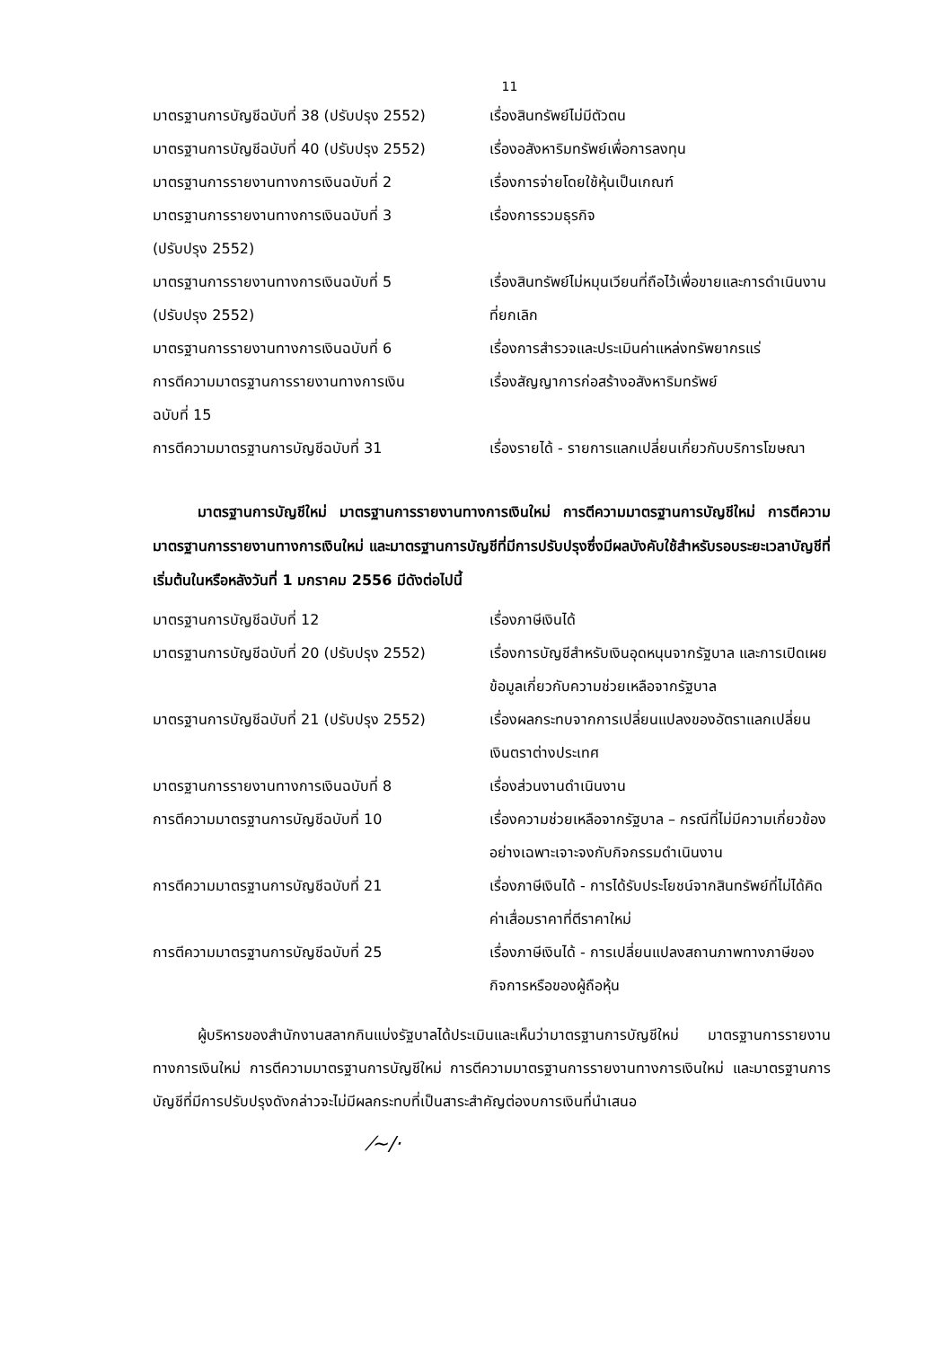11
มาตรฐานการบัญชีฉบับที่ 38 (ปรับปรุง 2552)
เรื่องสินทรัพย์ไม่มีตัวตน
มาตรฐานการบัญชีฉบับที่ 40 (ปรับปรุง 2552)
เรื่องอสังหาริมทรัพย์เพื่อการลงทุน
มาตรฐานการรายงานทางการเงินฉบับที่ 2 เรื่องการจ่ายโดยใช้หุ้นเป็นเกณฑ์
มาตรฐานการรายงานทางการเงินฉบับที่ 3
(ปรับปรุง 2552)
เรื่องการรวมธุรกิจ
มาตรฐานการรายงานทางการเงินฉบับที่ 5
(ปรับปรุง 2552)
เรื่องสินทรัพย์ไม่หมุนเวียนที่ถือไว้เพื่อขายและการดำเนินงานที่ยกเลิก
มาตรฐานการรายงานทางการเงินฉบับที่ 6 เรื่องการสำรวจและประเมินค่าแหล่งทรัพยากรแร่
การตีความมาตรฐานการรายงานทางการเงิน
ฉบับที่ 15
เรื่องสัญญาการก่อสร้างอสังหาริมทรัพย์
การตีความมาตรฐานการบัญชีฉบับที่ 31 เรื่องรายได้ - รายการแลกเปลี่ยนเกี่ยวกับบริการโฆษณา
มาตรฐานการบัญชีใหม่ มาตรฐานการรายงานทางการเงินใหม่ การตีความมาตรฐานการบัญชีใหม่ การตีความมาตรฐานการรายงานทางการเงินใหม่ และมาตรฐานการบัญชีที่มีการปรับปรุงซึ่งมีผลบังคับใช้สำหรับรอบระยะเวลาบัญชีที่เริ่มต้นในหรือหลังวันที่ 1 มกราคม 2556 มีดังต่อไปนี้
มาตรฐานการบัญชีฉบับที่ 12 เรื่องภาษีเงินได้
มาตรฐานการบัญชีฉบับที่ 20 (ปรับปรุง 2552)
เรื่องการบัญชีสำหรับเงินอุดหนุนจากรัฐบาล และการเปิดเผยข้อมูลเกี่ยวกับความช่วยเหลือจากรัฐบาล
มาตรฐานการบัญชีฉบับที่ 21 (ปรับปรุง 2552)
เรื่องผลกระทบจากการเปลี่ยนแปลงของอัตราแลกเปลี่ยนเงินตราต่างประเทศ
มาตรฐานการรายงานทางการเงินฉบับที่ 8 เรื่องส่วนงานดำเนินงาน
การตีความมาตรฐานการบัญชีฉบับที่ 10 เรื่องความช่วยเหลือจากรัฐบาล – กรณีที่ไม่มีความเกี่ยวข้องอย่างเฉพาะเจาะจงกับกิจกรรมดำเนินงาน
การตีความมาตรฐานการบัญชีฉบับที่ 21 เรื่องภาษีเงินได้ - การได้รับประโยชน์จากสินทรัพย์ที่ไม่ได้คิดค่าเสื่อมราคาที่ตีราคาใหม่
การตีความมาตรฐานการบัญชีฉบับที่ 25 เรื่องภาษีเงินได้ - การเปลี่ยนแปลงสถานภาพทางภาษีของกิจการหรือของผู้ถือหุ้น
ผู้บริหารของสำนักงานสลากกินแบ่งรัฐบาลได้ประเมินและเห็นว่ามาตรฐานการบัญชีใหม่ มาตรฐานการรายงานทางการเงินใหม่ การตีความมาตรฐานการบัญชีใหม่ การตีความมาตรฐานการรายงานทางการเงินใหม่ และมาตรฐานการบัญชีที่มีการปรับปรุงดังกล่าวจะไม่มีผลกระทบที่เป็นสาระสำคัญต่องบการเงินที่นำเสนอ
⁄~/·